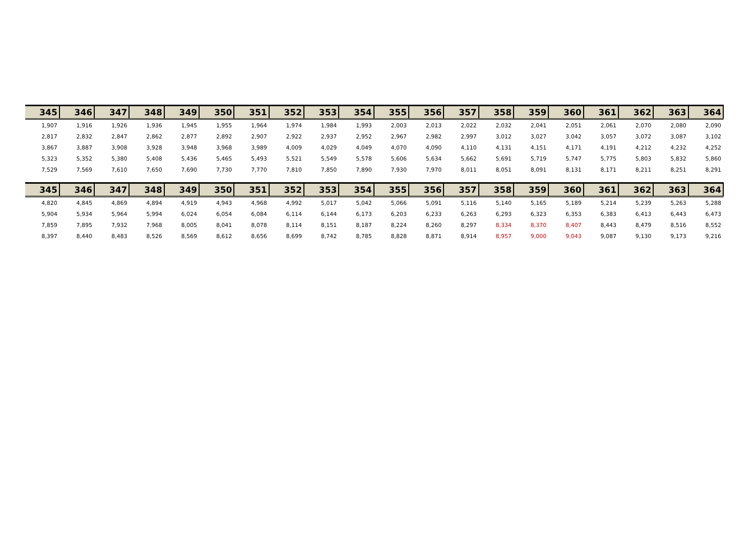| 345 | 346 | 347 | 348 | 349 | 350 | 351 | 352 | 353 | 354 | 355 | 356 | 357 | 358 | 359 | 360 | 361 | 362 | 363 | 364 |
| --- | --- | --- | --- | --- | --- | --- | --- | --- | --- | --- | --- | --- | --- | --- | --- | --- | --- | --- | --- |
| 1,907 | 1,916 | 1,926 | 1,936 | 1,945 | 1,955 | 1,964 | 1,974 | 1,984 | 1,993 | 2,003 | 2,013 | 2,022 | 2,032 | 2,041 | 2,051 | 2,061 | 2,070 | 2,080 | 2,090 |
| 2,817 | 2,832 | 2,847 | 2,862 | 2,877 | 2,892 | 2,907 | 2,922 | 2,937 | 2,952 | 2,967 | 2,982 | 2,997 | 3,012 | 3,027 | 3,042 | 3,057 | 3,072 | 3,087 | 3,102 |
| 3,867 | 3,887 | 3,908 | 3,928 | 3,948 | 3,968 | 3,989 | 4,009 | 4,029 | 4,049 | 4,070 | 4,090 | 4,110 | 4,131 | 4,151 | 4,171 | 4,191 | 4,212 | 4,232 | 4,252 |
| 5,323 | 5,352 | 5,380 | 5,408 | 5,436 | 5,465 | 5,493 | 5,521 | 5,549 | 5,578 | 5,606 | 5,634 | 5,662 | 5,691 | 5,719 | 5,747 | 5,775 | 5,803 | 5,832 | 5,860 |
| 7,529 | 7,569 | 7,610 | 7,650 | 7,690 | 7,730 | 7,770 | 7,810 | 7,850 | 7,890 | 7,930 | 7,970 | 8,011 | 8,051 | 8,091 | 8,131 | 8,171 | 8,211 | 8,251 | 8,291 |
| 345 | 346 | 347 | 348 | 349 | 350 | 351 | 352 | 353 | 354 | 355 | 356 | 357 | 358 | 359 | 360 | 361 | 362 | 363 | 364 |
| --- | --- | --- | --- | --- | --- | --- | --- | --- | --- | --- | --- | --- | --- | --- | --- | --- | --- | --- | --- |
| 4,820 | 4,845 | 4,869 | 4,894 | 4,919 | 4,943 | 4,968 | 4,992 | 5,017 | 5,042 | 5,066 | 5,091 | 5,116 | 5,140 | 5,165 | 5,189 | 5,214 | 5,239 | 5,263 | 5,288 |
| 5,904 | 5,934 | 5,964 | 5,994 | 6,024 | 6,054 | 6,084 | 6,114 | 6,144 | 6,173 | 6,203 | 6,233 | 6,263 | 6,293 | 6,323 | 6,353 | 6,383 | 6,413 | 6,443 | 6,473 |
| 7,859 | 7,895 | 7,932 | 7,968 | 8,005 | 8,041 | 8,078 | 8,114 | 8,151 | 8,187 | 8,224 | 8,260 | 8,297 | 8,334 | 8,370 | 8,407 | 8,443 | 8,479 | 8,516 | 8,552 |
| 8,397 | 8,440 | 8,483 | 8,526 | 8,569 | 8,612 | 8,656 | 8,699 | 8,742 | 8,785 | 8,828 | 8,871 | 8,914 | 8,957 | 9,000 | 9,043 | 9,087 | 9,130 | 9,173 | 9,216 |